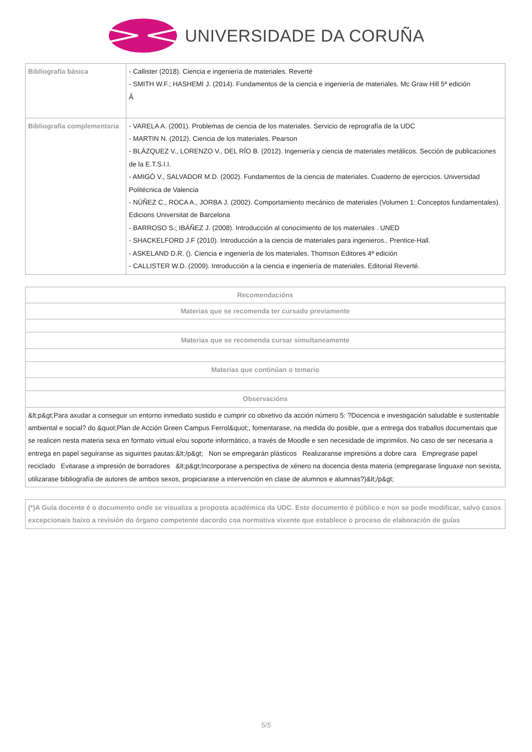UNIVERSIDADE DA CORUÑA
| Bibliografía básica | - Callister (2018). Ciencia e ingeniería de materiales. Reverté - SMITH W.F.; HASHEMI J. (2014). Fundamentos de la ciencia e ingeniería de materiales. Mc Graw Hill 5ª edición Â |
| Bibliografía complementaria | - VARELA A. (2001). Problemas de ciencia de los materiales. Servicio de reprografía de la UDC - MARTIN N. (2012). Ciencia de los materiales. Pearson - BLÁZQUEZ V., LORENZO V., DEL RÍO B. (2012). Ingeniería y ciencia de materiales metálicos. Sección de publicaciones de la E.T.S.I.I. - AMIGÓ V., SALVADOR M.D. (2002). Fundamentos de la ciencia de materiales. Cuaderno de ejercicios. Universidad Politécnica de Valencia - NÚÑEZ C., ROCA A., JORBA J. (2002). Comportamiento mecánico de materiales (Volumen 1: Conceptos fundamentales). Edicions Universitat de Barcelona - BARROSO S.; IBÁÑEZ J. (2008). Introducción al conocimiento de los materiales . UNED - SHACKELFORD J.F (2010). Introducción a la ciencia de materiales para ingenieros.. Prentice-Hall. - ASKELAND D.R. (). Ciencia e ingeniería de los materiales. Thomson Editores 4ª edición - CALLISTER W.D. (2009). Introducción a la ciencia e ingeniería de materiales. Editorial Reverté. |
| Recomendacións |
| --- |
| Materias que se recomenda ter cursado previamente |
| Materias que se recomenda cursar simultaneamente |
| Materias que continúan o temario |
| Observacións |
| &lt;p&gt;Para axudar a conseguir un entorno inmediato sostido e cumprir co obxetivo da acción número 5: ?Docencia e investigación saludable e sustentable ambiental e social? do &quot;Plan de Acción Green Campus Ferrol&quot;, fomentarase, na medida do posible, que a entrega dos traballos documentais que se realicen nesta materia sexa en formato virtual e/ou soporte informático, a través de Moodle e sen necesidade de imprimilos. No caso de ser necesaria a entrega en papel seguiranse as siguintes pautas:&lt;/p&gt; Non se empregarán plásticos Realizaranse impresións a dobre cara Empregrase papel reciclado Evitarase a impresión de borradores &lt;p&gt;Incorporase a perspectiva de xénero na docencia desta materia (empregarase linguaxe non sexista, utilizarase bibliografía de autores de ambos sexos, propiciarase a intervención en clase de alumnos e alumnas?)&lt;/p&gt; |
| (*)A Guía docente é o documento onde se visualiza a proposta académica da UDC. Este documento é público e non se pode modificar, salvo casos excepcionais baixo a revisión do órgano competente dacordo coa normativa vixente que establece o proceso de elaboración de guías |
| --- |
5/5